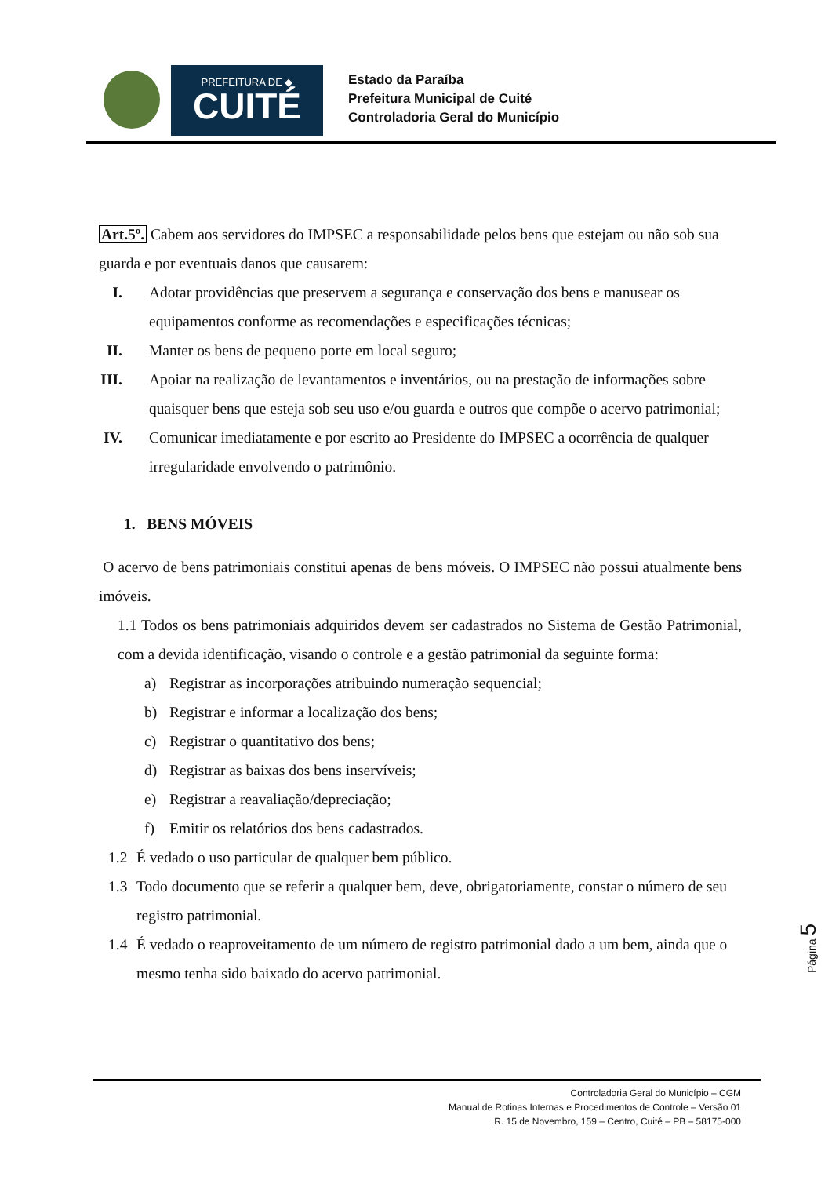PREFEITURA DE ◆
CUITÉ
Estado da Paraíba
Prefeitura Municipal de Cuité
Controladoria Geral do Município
Art.5º. Cabem aos servidores do IMPSEC a responsabilidade pelos bens que estejam ou não sob sua guarda e por eventuais danos que causarem:
I. Adotar providências que preservem a segurança e conservação dos bens e manusear os equipamentos conforme as recomendações e especificações técnicas;
II. Manter os bens de pequeno porte em local seguro;
III. Apoiar na realização de levantamentos e inventários, ou na prestação de informações sobre quaisquer bens que esteja sob seu uso e/ou guarda e outros que compõe o acervo patrimonial;
IV. Comunicar imediatamente e por escrito ao Presidente do IMPSEC a ocorrência de qualquer irregularidade envolvendo o patrimônio.
1. BENS MÓVEIS
O acervo de bens patrimoniais constitui apenas de bens móveis. O IMPSEC não possui atualmente bens imóveis.
1.1 Todos os bens patrimoniais adquiridos devem ser cadastrados no Sistema de Gestão Patrimonial, com a devida identificação, visando o controle e a gestão patrimonial da seguinte forma:
a) Registrar as incorporações atribuindo numeração sequencial;
b) Registrar e informar a localização dos bens;
c) Registrar o quantitativo dos bens;
d) Registrar as baixas dos bens inservíveis;
e) Registrar a reavaliação/depreciação;
f) Emitir os relatórios dos bens cadastrados.
1.2 É vedado o uso particular de qualquer bem público.
1.3 Todo documento que se referir a qualquer bem, deve, obrigatoriamente, constar o número de seu registro patrimonial.
1.4 É vedado o reaproveitamento de um número de registro patrimonial dado a um bem, ainda que o mesmo tenha sido baixado do acervo patrimonial.
Página 5
Controladoria Geral do Município – CGM
Manual de Rotinas Internas e Procedimentos de Controle – Versão 01
R. 15 de Novembro, 159 – Centro, Cuité – PB – 58175-000